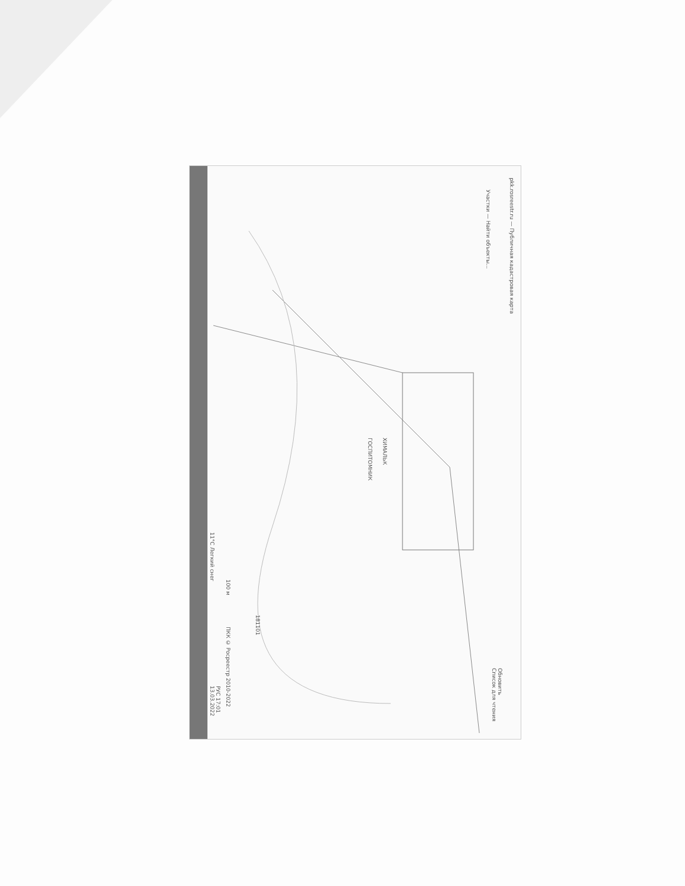pkk.rosreestr.ru — Публичная кадастровая карта
ГОСПИТОМНИК
ХИМАЛЬК
Участки — Найти объекты...
11°C Легкий снег
РУС 17:01 13.03.2022
100 м
ПКК © Росреестр 2010-2022
181101
Обновить
Список для чтения